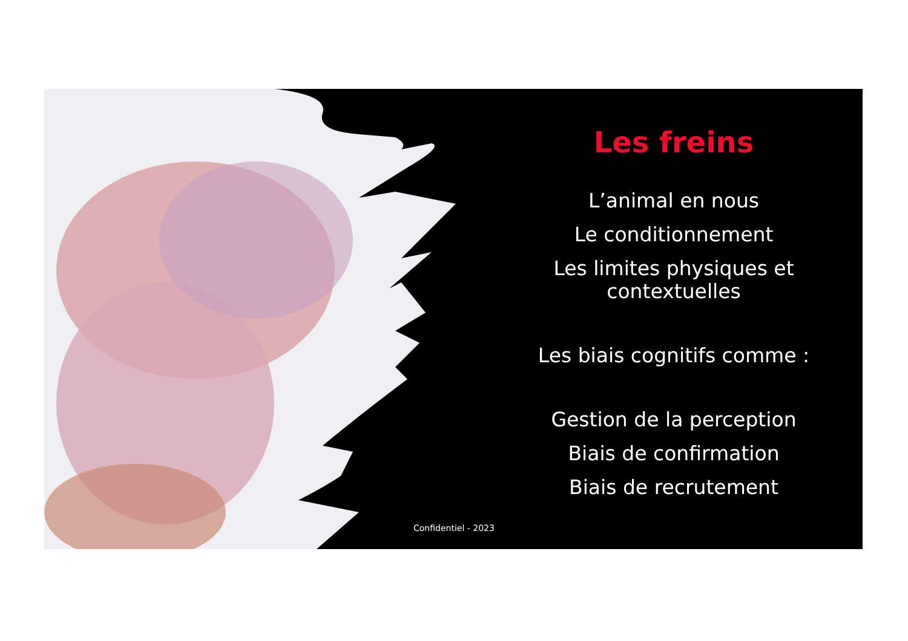Les freins
L’animal en nous
Le conditionnement
Les limites physiques et contextuelles
Les biais cognitifs comme :
Gestion de la perception
Biais de confirmation
Biais de recrutement
Confidentiel - 2023